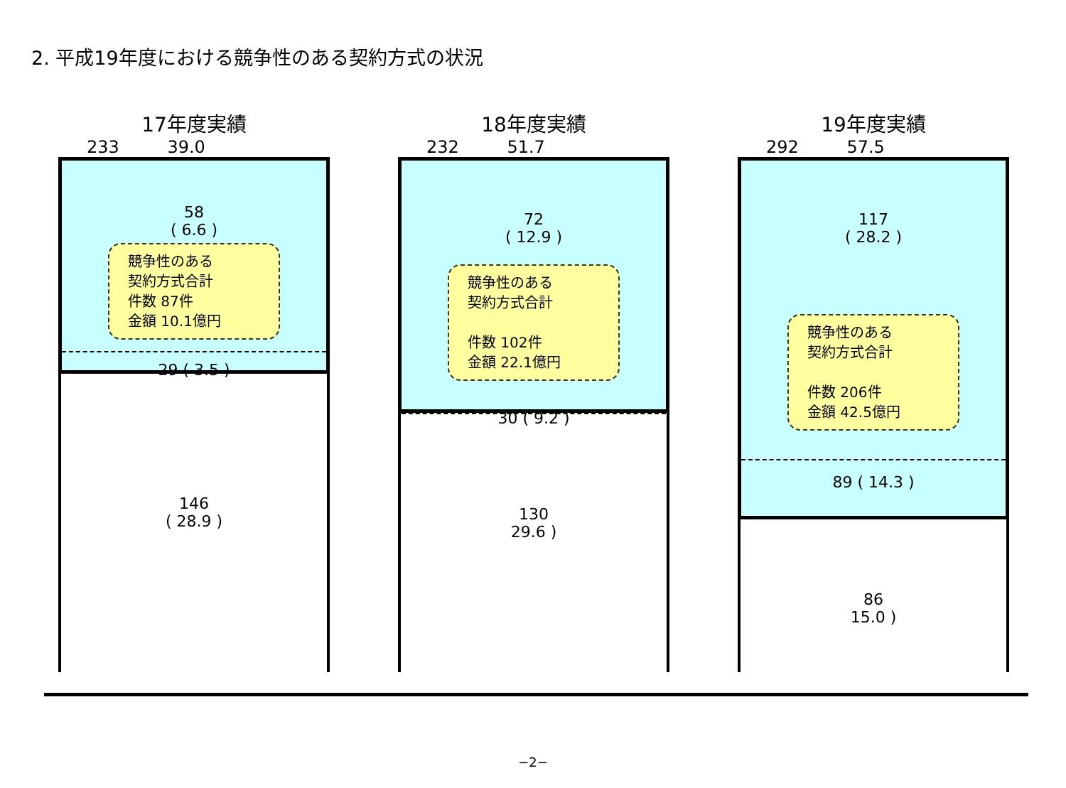2. 平成19年度における競争性のある契約方式の状況
17年度実績
233 39.0
58
( 6.6 )
競争性のある
契約方式合計
件数 87件
金額 10.1億円
29 ( 3.5 )
146
( 28.9 )
18年度実績
232 51.7
72
( 12.9 )
競争性のある
契約方式合計
件数 102件
金額 22.1億円
30 ( 9.2 )
130
29.6 )
19年度実績
292 57.5
117
( 28.2 )
競争性のある
契約方式合計
件数 206件
金額 42.5億円
89 ( 14.3 )
86
15.0 )
−2−